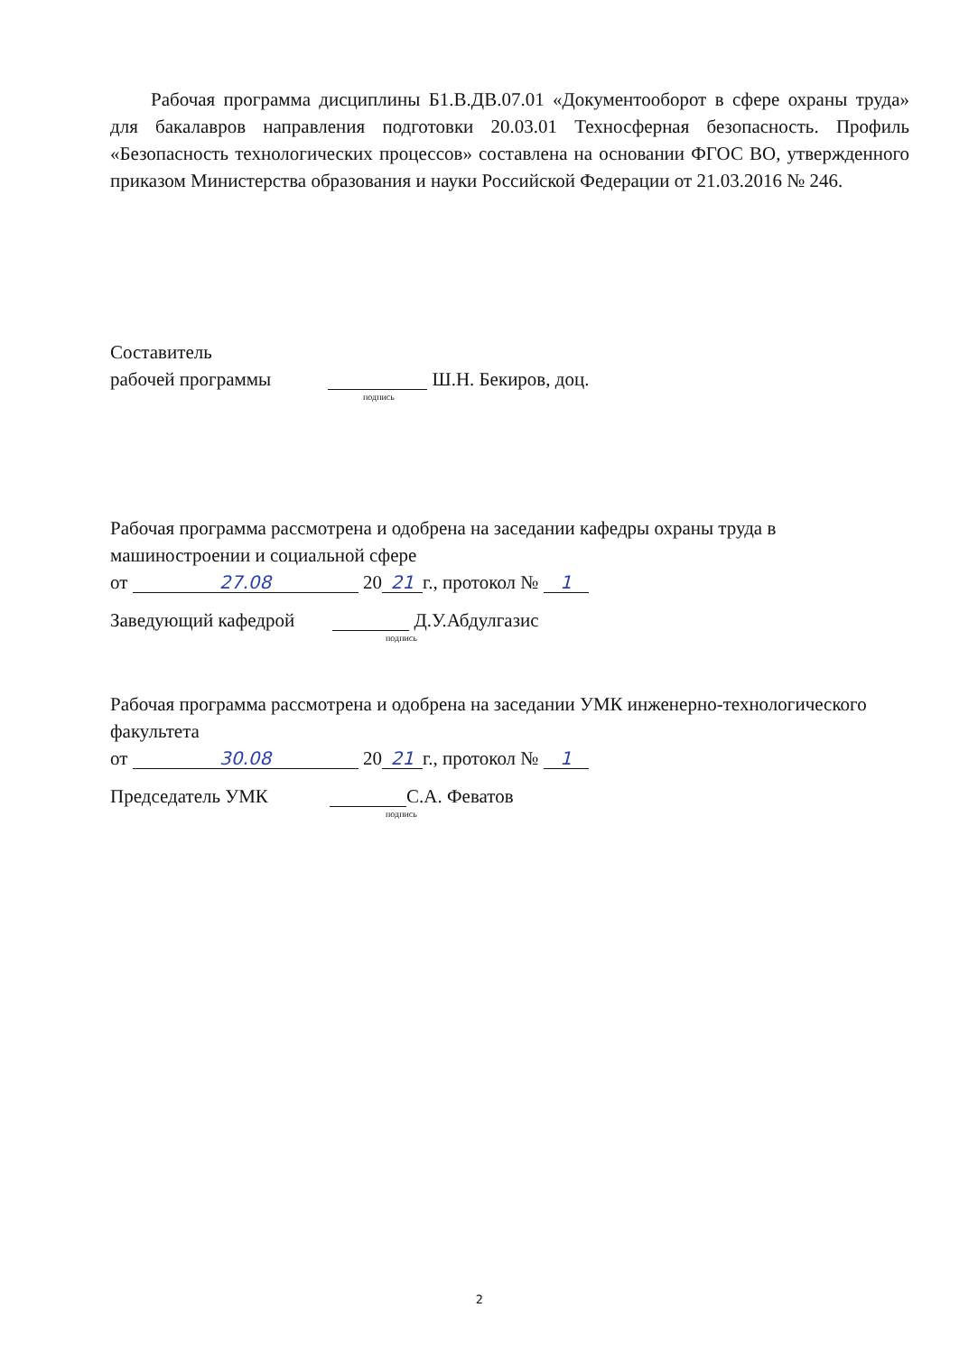Рабочая программа дисциплины Б1.В.ДВ.07.01 «Документооборот в сфере охраны труда» для бакалавров направления подготовки 20.03.01 Техносферная безопасность. Профиль «Безопасность технологических процессов» составлена на основании ФГОС ВО, утвержденного приказом Министерства образования и науки Российской Федерации от 21.03.2016 № 246.
Составитель
рабочей программы Ш.Н. Бекиров, доц.
подпись
Рабочая программа рассмотрена и одобрена на заседании кафедры охраны труда в машиностроении и социальной сфере
от 27.08 20 21 г., протокол № 1
Заведующий кафедрой Д.У.Абдулгазис
подпись
Рабочая программа рассмотрена и одобрена на заседании УМК инженерно-технологического факультета
от 30.08 20 21 г., протокол № 1
Председатель УМК С.А. Феватов
подпись
2